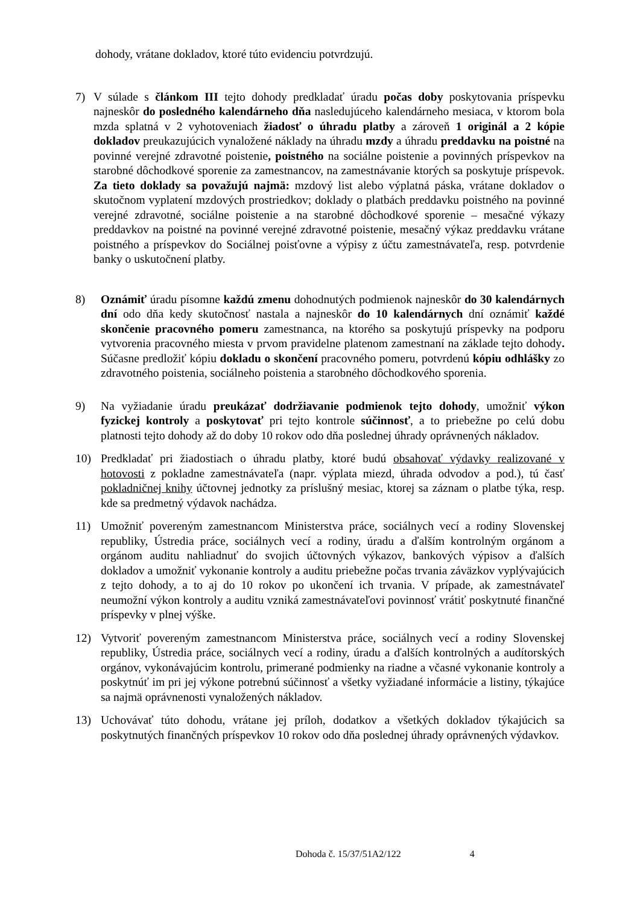dohody, vrátane dokladov, ktoré túto evidenciu potvrdzujú.
7) V súlade s článkom III tejto dohody predkladať úradu počas doby poskytovania príspevku najneskôr do posledného kalendárneho dňa nasledujúceho kalendárneho mesiaca, v ktorom bola mzda splatná v 2 vyhotoveniach žiadosť o úhradu platby a zároveň 1 originál a 2 kópie dokladov preukazujúcich vynaložené náklady na úhradu mzdy a úhradu preddavku na poistné na povinné verejné zdravotné poistenie, poistného na sociálne poistenie a povinných príspevkov na starobné dôchodkové sporenie za zamestnancov, na zamestnávanie ktorých sa poskytuje príspevok. Za tieto doklady sa považujú najmä: mzdový list alebo výplatná páska, vrátane dokladov o skutočnom vyplatení mzdových prostriedkov; doklady o platbách preddavku poistného na povinné verejné zdravotné, sociálne poistenie a na starobné dôchodkové sporenie – mesačné výkazy preddavkov na poistné na povinné verejné zdravotné poistenie, mesačný výkaz preddavku vrátane poistného a príspevkov do Sociálnej poisťovne a výpisy z účtu zamestnávateľa, resp. potvrdenie banky o uskutočnení platby.
8) Oznámiť úradu písomne každú zmenu dohodnutých podmienok najneskôr do 30 kalendárnych dní odo dňa kedy skutočnosť nastala a najneskôr do 10 kalendárnych dní oznámiť každé skončenie pracovného pomeru zamestnanca, na ktorého sa poskytujú príspevky na podporu vytvorenia pracovného miesta v prvom pravidelne platenom zamestnaní na základe tejto dohody. Súčasne predložiť kópiu dokladu o skončení pracovného pomeru, potvrdenú kópiu odhlášky zo zdravotného poistenia, sociálneho poistenia a starobného dôchodkového sporenia.
9) Na vyžiadanie úradu preukázať dodržiavanie podmienok tejto dohody, umožniť výkon fyzickej kontroly a poskytovať pri tejto kontrole súčinnosť, a to priebežne po celú dobu platnosti tejto dohody až do doby 10 rokov odo dňa poslednej úhrady oprávnených nákladov.
10) Predkladať pri žiadostiach o úhradu platby, ktoré budú obsahovať výdavky realizované v hotovosti z pokladne zamestnávateľa (napr. výplata miezd, úhrada odvodov a pod.), tú časť pokladničnej knihy účtovnej jednotky za príslušný mesiac, ktorej sa záznam o platbe týka, resp. kde sa predmetný výdavok nachádza.
11) Umožniť povereným zamestnancom Ministerstva práce, sociálnych vecí a rodiny Slovenskej republiky, Ústredia práce, sociálnych vecí a rodiny, úradu a ďalším kontrolným orgánom a orgánom auditu nahliadnuť do svojich účtovných výkazov, bankových výpisov a ďalších dokladov a umožniť vykonanie kontroly a auditu priebežne počas trvania záväzkov vyplývajúcich z tejto dohody, a to aj do 10 rokov po ukončení ich trvania. V prípade, ak zamestnávateľ neumožní výkon kontroly a auditu vzniká zamestnávateľovi povinnosť vrátiť poskytnuté finančné príspevky v plnej výške.
12) Vytvoriť povereným zamestnancom Ministerstva práce, sociálnych vecí a rodiny Slovenskej republiky, Ústredia práce, sociálnych vecí a rodiny, úradu a ďalších kontrolných a audítorských orgánov, vykonávajúcim kontrolu, primerané podmienky na riadne a včasné vykonanie kontroly a poskytnúť im pri jej výkone potrebnú súčinnosť a všetky vyžiadané informácie a listiny, týkajúce sa najmä oprávnenosti vynaložených nákladov.
13) Uchovávať túto dohodu, vrátane jej príloh, dodatkov a všetkých dokladov týkajúcich sa poskytnutých finančných príspevkov 10 rokov odo dňa poslednej úhrady oprávnených výdavkov.
Dohoda č. 15/37/51A2/122 4